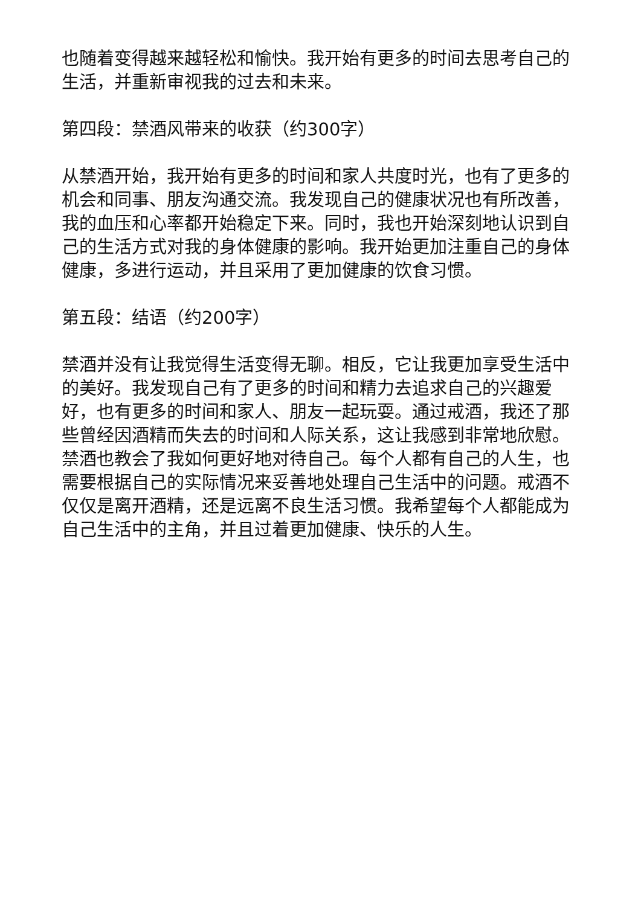也随着变得越来越轻松和愉快。我开始有更多的时间去思考自己的生活，并重新审视我的过去和未来。
第四段：禁酒风带来的收获（约300字）
从禁酒开始，我开始有更多的时间和家人共度时光，也有了更多的机会和同事、朋友沟通交流。我发现自己的健康状况也有所改善，我的血压和心率都开始稳定下来。同时，我也开始深刻地认识到自己的生活方式对我的身体健康的影响。我开始更加注重自己的身体健康，多进行运动，并且采用了更加健康的饮食习惯。
第五段：结语（约200字）
禁酒并没有让我觉得生活变得无聊。相反，它让我更加享受生活中的美好。我发现自己有了更多的时间和精力去追求自己的兴趣爱好，也有更多的时间和家人、朋友一起玩耍。通过戒酒，我还了那些曾经因酒精而失去的时间和人际关系，这让我感到非常地欣慰。禁酒也教会了我如何更好地对待自己。每个人都有自己的人生，也需要根据自己的实际情况来妥善地处理自己生活中的问题。戒酒不仅仅是离开酒精，还是远离不良生活习惯。我希望每个人都能成为自己生活中的主角，并且过着更加健康、快乐的人生。